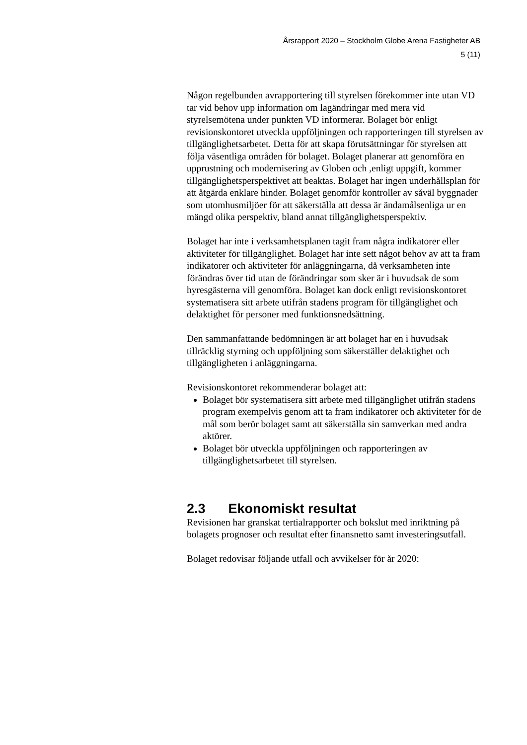Årsrapport 2020 – Stockholm Globe Arena Fastigheter AB
5 (11)
Någon regelbunden avrapportering till styrelsen förekommer inte utan VD tar vid behov upp information om lagändringar med mera vid styrelsemötena under punkten VD informerar. Bolaget bör enligt revisionskontoret utveckla uppföljningen och rapporteringen till styrelsen av tillgänglighetsarbetet. Detta för att skapa förutsättningar för styrelsen att följa väsentliga områden för bolaget. Bolaget planerar att genomföra en upprustning och modernisering av Globen och ,enligt uppgift, kommer tillgänglighetsperspektivet att beaktas. Bolaget har ingen underhållsplan för att åtgärda enklare hinder. Bolaget genomför kontroller av såväl byggnader som utomhusmiljöer för att säkerställa att dessa är ändamålsenliga ur en mängd olika perspektiv, bland annat tillgänglighetsperspektiv.
Bolaget har inte i verksamhetsplanen tagit fram några indikatorer eller aktiviteter för tillgänglighet. Bolaget har inte sett något behov av att ta fram indikatorer och aktiviteter för anläggningarna, då verksamheten inte förändras över tid utan de förändringar som sker är i huvudsak de som hyresgästerna vill genomföra. Bolaget kan dock enligt revisionskontoret systematisera sitt arbete utifrån stadens program för tillgänglighet och delaktighet för personer med funktionsnedsättning.
Den sammanfattande bedömningen är att bolaget har en i huvudsak tillräcklig styrning och uppföljning som säkerställer delaktighet och tillgängligheten i anläggningarna.
Revisionskontoret rekommenderar bolaget att:
Bolaget bör systematisera sitt arbete med tillgänglighet utifrån stadens program exempelvis genom att ta fram indikatorer och aktiviteter för de mål som berör bolaget samt att säkerställa sin samverkan med andra aktörer.
Bolaget bör utveckla uppföljningen och rapporteringen av tillgänglighetsarbetet till styrelsen.
2.3 Ekonomiskt resultat
Revisionen har granskat tertialrapporter och bokslut med inriktning på bolagets prognoser och resultat efter finansnetto samt investeringsutfall.
Bolaget redovisar följande utfall och avvikelser för år 2020: